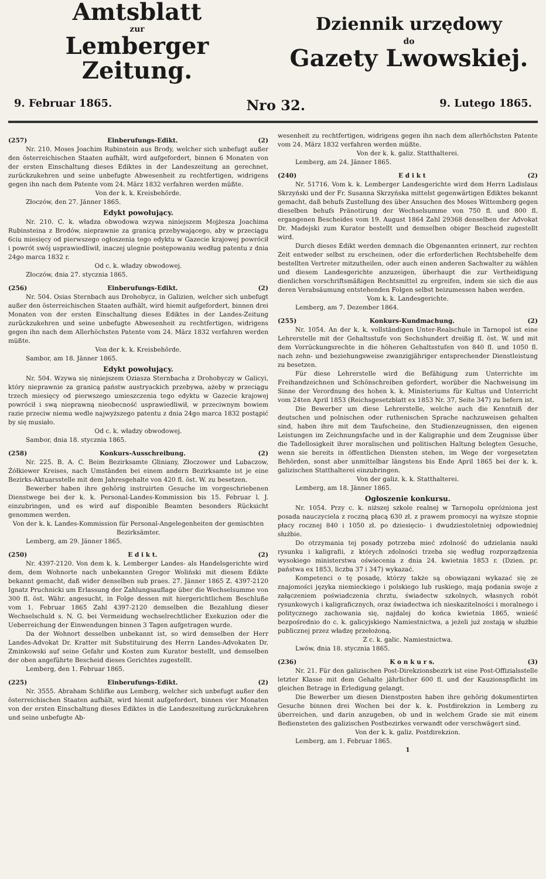Amtsblatt
zur
Lemberger Zeitung.
Dziennik urzędowy
do
Gazety Lwowskiej.
9. Februar 1865. Nro 32. 9. Lutego 1865.
(257) Einberufungs-Edikt. (2)
Nr. 210. Moses Joachim Rubinstein aus Brody, welcher sich unbefugt außer den österreichischen Staaten aufhält, wird aufgefordert, binnen 6 Monaten von der ersten Einschaltung dieses Ediktes in der Landeszeitung an gerechnet, zurückzukehren und seine unbefugte Abwesenheit zu rechtfertigen, widrigens gegen ihn nach dem Patente vom 24. März 1832 verfahren werden müßte.
Von der k. k. Kreisbehörde.
Złoczów, den 27. Jänner 1865.
Edykt powołujący.
Nr. 210. C. k. władza obwodowa wzywa niniejszem Mojżesza Joachima Rubinsteina z Brodów, nieprawnie za granicą przebywającego, aby w przeciągu 6ciu miesięcy od pierwszego ogłoszenia tego edyktu w Gazecie krajowej powrócił i powrót swój usprawiedliwił, inaczej ulegnie postępowaniu według patentu z dnia 24go marca 1832 r.
Od c. k. władzy obwodowej.
Złoczów, dnia 27. stycznia 1865.
(256) Einberufungs-Edikt. (2)
Nr. 504. Osias Sternbach aus Drohobycz, in Galizien, welcher sich unbefugt außer den österreichischen Staaten aufhält, wird hiemit aufgefordert, binnen drei Monaten von der ersten Einschaltung dieses Ediktes in der Landes-Zeitung zurückzukehren und seine unbefugte Abwesenheit zu rechtfertigen, widrigens gegen ihn nach dem Allerhöchsten Patente vom 24. März 1832 verfahren werden müßte.
Von der k. k. Kreisbehörde.
Sambor, am 18. Jänner 1865.
Edykt powołujący.
Nr. 504. Wzywa się niniejszem Oziasza Sternbacha z Drohobyczy w Galicyi, który nieprawnie za granicą państw austryackich przebywa, ażeby w przeciągu trzech miesięcy od pierwszego umieszczenia tego edyktu w Gazecie krajowej powrócił i swą nieprawną nieobecność usprawiedliwił, w przeciwnym bowiem razie przeciw niemu wedle najwyższego patentu z dnia 24go marca 1832 postąpić by się musiało.
Od c. k. władzy obwodowej.
Sambor, dnia 18. stycznia 1865.
(258) Konkurs-Ausschreibung. (2)
Nr. 225. B. A. C. Beim Bezirksamte Gliniany, Złoczower und Lubaczow, Żółkiewer Kreises, nach Umständen bei einem andern Bezirksamte ist je eine Bezirks-Aktuarsstelle mit dem Jahresgehalte von 420 fl. öst. W. zu besetzen.
Bewerber haben ihre gehörig instruirten Gesuche im vorgeschriebenen Dienstwege bei der k. k. Personal-Landes-Kommission bis 15. Februar l. J. einzubringen, und es wird auf disponible Beamten besonders Rücksicht genommen werden.
Von der k. k. Landes-Kommission für Personal-Angelegenheiten der gemischten Bezirksämter.
Lemberg, am 29. Jänner 1865.
(250) E d i k t. (2)
Nr. 4397-2120. Von dem k. k. Lemberger Landes- als Handelsgerichte wird dem, dem Wohnorte nach unbekannten Gregor Woliński mit diesem Edikte bekannt gemacht, daß wider denselben sub praes. 27. Jänner 1865 Z. 4397-2120 Ignatz Pruchnicki um Erlassung der Zahlungsauflage über die Wechselsumme von 300 fl. öst. Währ. angesucht, in Folge dessen mit hiergerichtlichem Beschluße vom 1. Februar 1865 Zahl 4397-2120 demselben die Bezahlung dieser Wechselschuld s. N. G. bei Vermeidung wechselrechtlicher Exekuzion oder die Ueberreichung der Einwendungen binnen 3 Tagen aufgetragen wurde.
Da der Wohnort desselben unbekannt ist, so wird demselben der Herr Landes-Advokat Dr. Kratter mit Substituirung des Herrn Landes-Advokaten Dr. Zminkowski auf seine Gefahr und Kosten zum Kurator bestellt, und demselben der oben angeführte Bescheid dieses Gerichtes zugestellt.
Lemberg, den 1. Februar 1865.
(225) Einberufungs-Edikt. (2)
Nr. 3555. Abraham Schlifke aus Lemberg, welcher sich unbefugt außer den österreichischen Staaten aufhält, wird hiemit aufgefordert, binnen vier Monaten von der ersten Einschaltung dieses Ediktes in die Landeszeitung zurückzukehren und seine unbefugte Ab-
wesenheit zu rechtfertigen, widrigens gegen ihn nach dem allerhöchsten Patente vom 24. März 1832 verfahren werden müßte.
Von der k. k. galiz. Statthalterei.
Lemberg, am 24. Jänner 1865.
(240) E d i k t (2)
Nr. 51716. Vom k. k. Lemberger Landesgerichte wird dem Herrn Ladislaus Skrzyński und der Fr. Susanna Skrzyńska mittelst gegenwärtigen Ediktes bekannt gemacht, daß behufs Zustellung des über Ansuchen des Moses Wittemberg gegen dieselben behufs Pränotirung der Wechselsumme von 750 fl. und 800 fl. ergangenen Bescheides vom 19. August 1864 Zahl 29368 denselben der Advokat Dr. Madejski zum Kurator bestellt und demselben obiger Bescheid zugestellt wird.
Durch dieses Edikt werden demnach die Obgenannten erinnert, zur rechten Zeit entweder selbst zu erscheinen, oder die erforderlichen Rechtsbehelfe dem bestellten Vertreter mitzutheilen, oder auch einen anderen Sachwalter zu wählen und diesem Landesgerichte anzuzeigen, überhaupt die zur Vertheidigung dienlichen vorschriftsmäßigen Rechtsmittel zu ergreifen, indem sie sich die aus deren Verabsäumung entstehenden Folgen selbst beizumessen haben werden.
Vom k. k. Landesgerichte.
Lemberg, am 7. Dezember 1864.
(255) Konkurs-Kundmachung. (2)
Nr. 1054. An der k. k. vollständigen Unter-Realschule in Tarnopol ist eine Lehrerstelle mit der Gehaltsstufe von Sechshundert dreißig fl. öst. W. und mit dem Vorrückungsrechte in die höheren Gehaltsstufen von 840 fl. und 1050 fl. nach zehn- und beziehungsweise zwanzigjähriger entsprechender Dienstleistung zu besetzen.
Für diese Lehrerstelle wird die Befähigung zum Unterrichte im Freihandzeichnen und Schönschreiben gefordert, worüber die Nachweisung im Sinne der Verordnung des hohen k. k. Ministeriums für Kultus und Unterricht vom 24ten April 1853 (Reichsgesetzblatt ex 1853 Nr. 37, Seite 347) zu liefern ist.
Die Bewerber um diese Lehrerstelle, welche auch die Kenntniß der deutschen und polnischen oder ruthenischen Sprache nachzuweisen gehalten sind, haben ihre mit dem Taufscheine, den Studienzeugnissen, den eigenen Leistungen im Zeichnungsfache und in der Kaligraphie und dem Zeugnisse über die Tadellosigkeit ihrer moralischen und politischen Haltung belegten Gesuche, wenn sie bereits in öffentlichen Diensten stehen, im Wege der vorgesetzten Behörden, sonst aber unmittelbar längstens bis Ende April 1865 bei der k. k. galizischen Statthalterei einzubringen.
Von der galiz. k. k. Statthalterei.
Lemberg, am 18. Jänner 1865.
Ogłoszenie konkursu.
Nr. 1054. Przy c. k. niższej szkole realnej w Tarnopolu opróżniona jest posada nauczyciela z roczną płacą 630 zł. z prawem promocyi na wyższe stopnie płacy rocznej 840 i 1050 zł. po dziesięcio- i dwudziestoletniej odpowiedniej służbie.
Do otrzymania tej posady potrzeba mieć zdolność do udzielania nauki rysunku i kaligrafii, z których zdolności trzeba się według rozporządzenia wysokiego ministerstwa oświecenia z dnia 24. kwietnia 1853 r. (Dzien. pr. państwa ex 1853, liczba 37 i 347) wykazać.
Kompetenci o tę posadę, którzy także są obowiązani wykazać się ze znajomości języka niemieckiego i polskiego lub ruskiego, mają podania swoje z załączeniem poświadczenia chrztu, świadectw szkolnych, własnych robót rysunkowych i kaligraficznych, oraz świadectwa ich nieskazitelności i moralnego i politycznego zachowania się, najdalej do końca kwietnia 1865, wnieść bezpośrednio do c. k. galicyjskiego Namiestnictwa, a jeżeli już zostają w służbie publicznej przez władzę przełożoną.
Z c. k. galic. Namiestnictwa.
Lwów, dnia 18. stycznia 1865.
(236) K o n k u r s. (3)
Nr. 21. Für den galizischen Post-Direkzionsbezirk ist eine Post-Offizialsstelle letzter Klasse mit dem Gehalte jährlicher 600 fl. und der Kauzionspflicht im gleichen Betrage in Erledigung gelangt.
Die Bewerber um diesen Dienstposten haben ihre gehörig dokumentirten Gesuche binnen drei Wochen bei der k. k. Postdirekzion in Lemberg zu überreichen, und darin anzugeben, ob und in welchem Grade sie mit einem Bediensteten des galizischen Postbezirkes verwandt oder verschwägert sind.
Von der k. k. galiz. Postdirekzion.
Lemberg, am 1. Februar 1865.
1